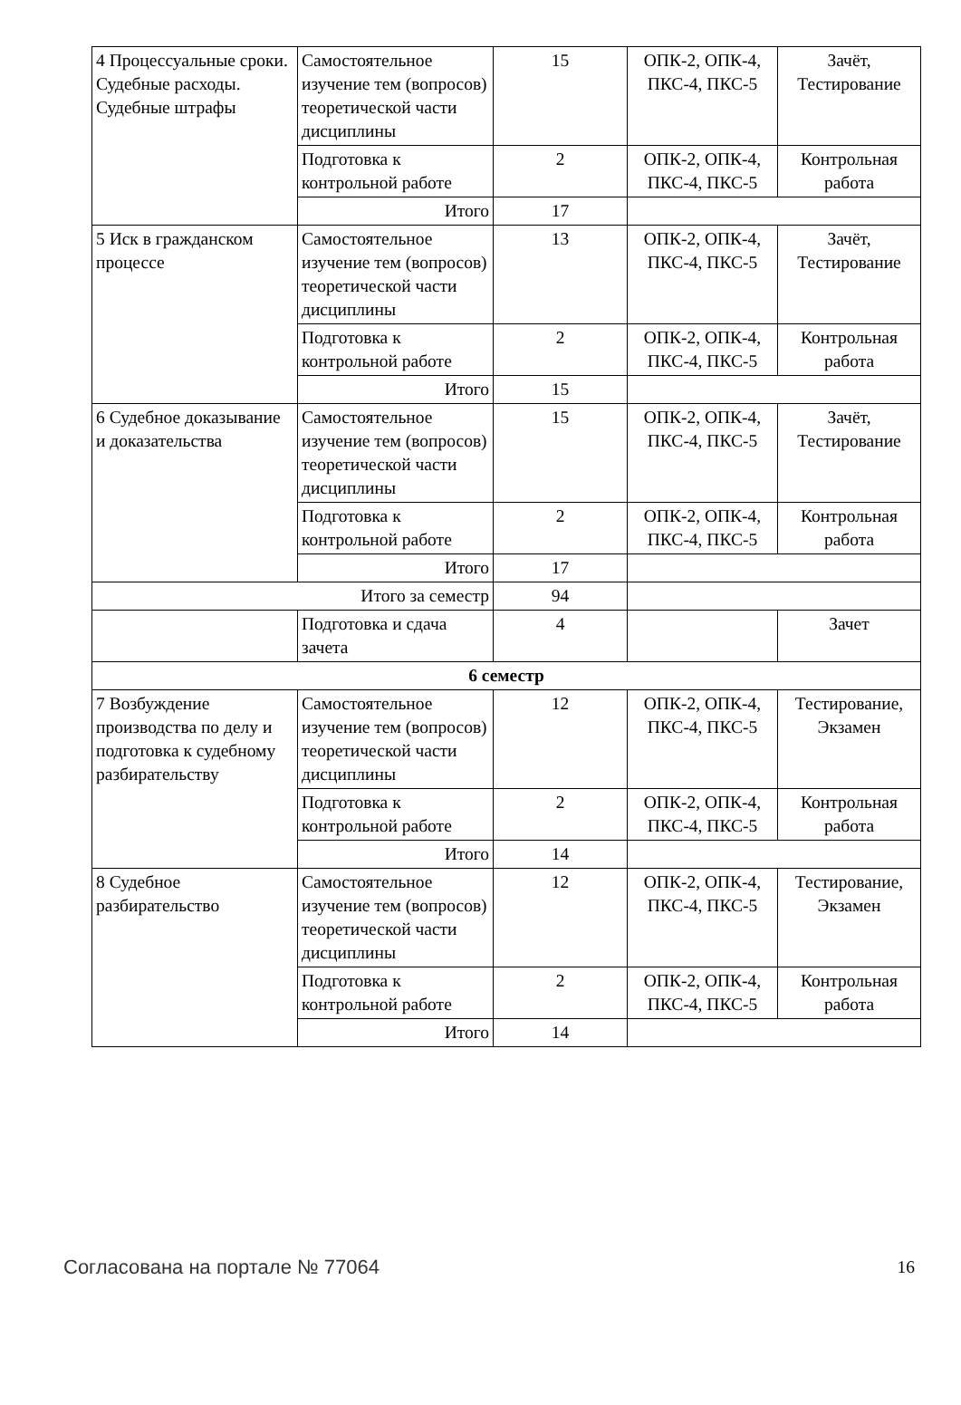| 4 Процессуальные сроки. Судебные расходы. Судебные штрафы | Самостоятельное изучение тем (вопросов) теоретической части дисциплины | 15 | ОПК-2, ОПК-4, ПКС-4, ПКС-5 | Зачёт, Тестирование |
| | Подготовка к контрольной работе | 2 | ОПК-2, ОПК-4, ПКС-4, ПКС-5 | Контрольная работа |
| | Итого | 17 | | |
| 5 Иск в гражданском процессе | Самостоятельное изучение тем (вопросов) теоретической части дисциплины | 13 | ОПК-2, ОПК-4, ПКС-4, ПКС-5 | Зачёт, Тестирование |
| | Подготовка к контрольной работе | 2 | ОПК-2, ОПК-4, ПКС-4, ПКС-5 | Контрольная работа |
| | Итого | 15 | | |
| 6 Судебное доказывание и доказательства | Самостоятельное изучение тем (вопросов) теоретической части дисциплины | 15 | ОПК-2, ОПК-4, ПКС-4, ПКС-5 | Зачёт, Тестирование |
| | Подготовка к контрольной работе | 2 | ОПК-2, ОПК-4, ПКС-4, ПКС-5 | Контрольная работа |
| | Итого | 17 | | |
| Итого за семестр | | 94 | | |
| | Подготовка и сдача зачета | 4 | | Зачет |
| 6 семестр | | | | |
| 7 Возбуждение производства по делу и подготовка к судебному разбирательству | Самостоятельное изучение тем (вопросов) теоретической части дисциплины | 12 | ОПК-2, ОПК-4, ПКС-4, ПКС-5 | Тестирование, Экзамен |
| | Подготовка к контрольной работе | 2 | ОПК-2, ОПК-4, ПКС-4, ПКС-5 | Контрольная работа |
| | Итого | 14 | | |
| 8 Судебное разбирательство | Самостоятельное изучение тем (вопросов) теоретической части дисциплины | 12 | ОПК-2, ОПК-4, ПКС-4, ПКС-5 | Тестирование, Экзамен |
| | Подготовка к контрольной работе | 2 | ОПК-2, ОПК-4, ПКС-4, ПКС-5 | Контрольная работа |
| | Итого | 14 | | |
Согласована на портале № 77064 16